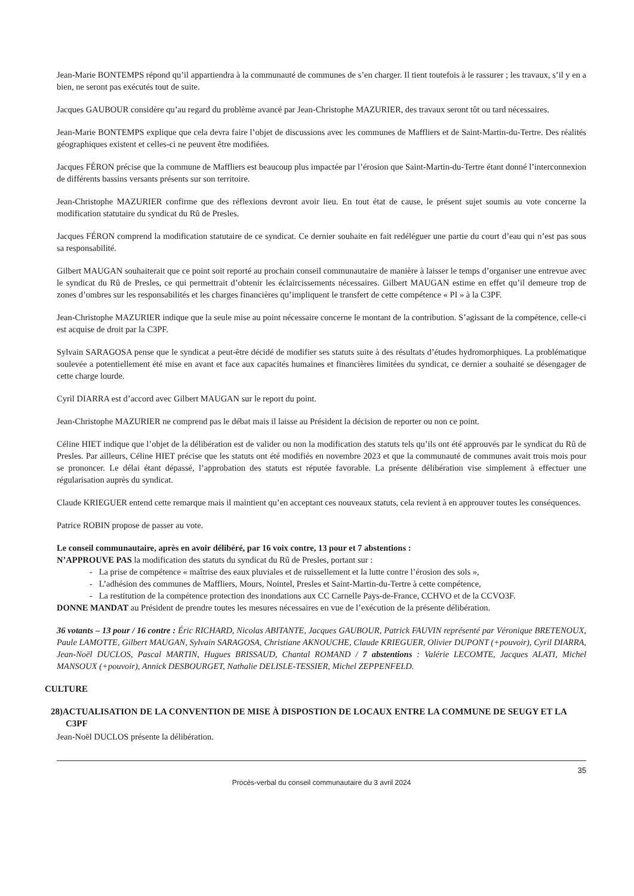Jean-Marie BONTEMPS répond qu’il appartiendra à la communauté de communes de s’en charger. Il tient toutefois à le rassurer ; les travaux, s’il y en a bien, ne seront pas exécutés tout de suite.
Jacques GAUBOUR considère qu’au regard du problème avancé par Jean-Christophe MAZURIER, des travaux seront tôt ou tard nécessaires.
Jean-Marie BONTEMPS explique que cela devra faire l’objet de discussions avec les communes de Maffliers et de Saint-Martin-du-Tertre. Des réalités géographiques existent et celles-ci ne peuvent être modifiées.
Jacques FÉRON précise que la commune de Maffliers est beaucoup plus impactée par l’érosion que Saint-Martin-du-Tertre étant donné l’interconnexion de différents bassins versants présents sur son territoire.
Jean-Christophe MAZURIER confirme que des réflexions devront avoir lieu. En tout état de cause, le présent sujet soumis au vote concerne la modification statutaire du syndicat du Rû de Presles.
Jacques FÉRON comprend la modification statutaire de ce syndicat. Ce dernier souhaite en fait redéléguer une partie du court d’eau qui n’est pas sous sa responsabilité.
Gilbert MAUGAN souhaiterait que ce point soit reporté au prochain conseil communautaire de manière à laisser le temps d’organiser une entrevue avec le syndicat du Rû de Presles, ce qui permettrait d’obtenir les éclaircissements nécessaires. Gilbert MAUGAN estime en effet qu’il demeure trop de zones d’ombres sur les responsabilités et les charges financières qu’impliquent le transfert de cette compétence « PI » à la C3PF.
Jean-Christophe MAZURIER indique que la seule mise au point nécessaire concerne le montant de la contribution. S’agissant de la compétence, celle-ci est acquise de droit par la C3PF.
Sylvain SARAGOSA pense que le syndicat a peut-être décidé de modifier ses statuts suite à des résultats d’études hydromorphiques. La problématique soulevée a potentiellement été mise en avant et face aux capacités humaines et financières limitées du syndicat, ce dernier a souhaité se désengager de cette charge lourde.
Cyril DIARRA est d’accord avec Gilbert MAUGAN sur le report du point.
Jean-Christophe MAZURIER ne comprend pas le débat mais il laisse au Président la décision de reporter ou non ce point.
Céline HIET indique que l’objet de la délibération est de valider ou non la modification des statuts tels qu’ils ont été approuvés par le syndicat du Rû de Presles. Par ailleurs, Céline HIET précise que les statuts ont été modifiés en novembre 2023 et que la communauté de communes avait trois mois pour se prononcer. Le délai étant dépassé, l’approbation des statuts est réputée favorable. La présente délibération vise simplement à effectuer une régularisation auprès du syndicat.
Claude KRIEGUER entend cette remarque mais il maintient qu’en acceptant ces nouveaux statuts, cela revient à en approuver toutes les conséquences.
Patrice ROBIN propose de passer au vote.
Le conseil communautaire, après en avoir délibéré, par 16 voix contre, 13 pour et 7 abstentions :
N’APPROUVE PAS la modification des statuts du syndicat du Rû de Presles, portant sur :
- La prise de compétence « maîtrise des eaux pluviales et de ruissellement et la lutte contre l’érosion des sols »,
- L’adhésion des communes de Maffliers, Mours, Nointel, Presles et Saint-Martin-du-Tertre à cette compétence,
- La restitution de la compétence protection des inondations aux CC Carnelle Pays-de-France, CCHVO et de la CCVO3F.
DONNE MANDAT au Président de prendre toutes les mesures nécessaires en vue de l’exécution de la présente délibération.
36 votants – 13 pour / 16 contre : Éric RICHARD, Nicolas ABITANTE, Jacques GAUBOUR, Patrick FAUVIN représenté par Véronique BRETENOUX, Paule LAMOTTE, Gilbert MAUGAN, Sylvain SARAGOSA, Christiane AKNOUCHE, Claude KRIEGUER, Olivier DUPONT (+pouvoir), Cyril DIARRA, Jean-Noël DUCLOS, Pascal MARTIN, Hugues BRISSAUD, Chantal ROMAND / 7 abstentions : Valérie LECOMTE, Jacques ALATI, Michel MANSOUX (+pouvoir), Annick DESBOURGET, Nathalie DELISLE-TESSIER, Michel ZEPPENFELD.
CULTURE
28)ACTUALISATION DE LA CONVENTION DE MISE À DISPOSTION DE LOCAUX ENTRE LA COMMUNE DE SEUGY ET LA C3PF
Jean-Noël DUCLOS présente la délibération.
35
Procès-verbal du conseil communautaire du 3 avril 2024